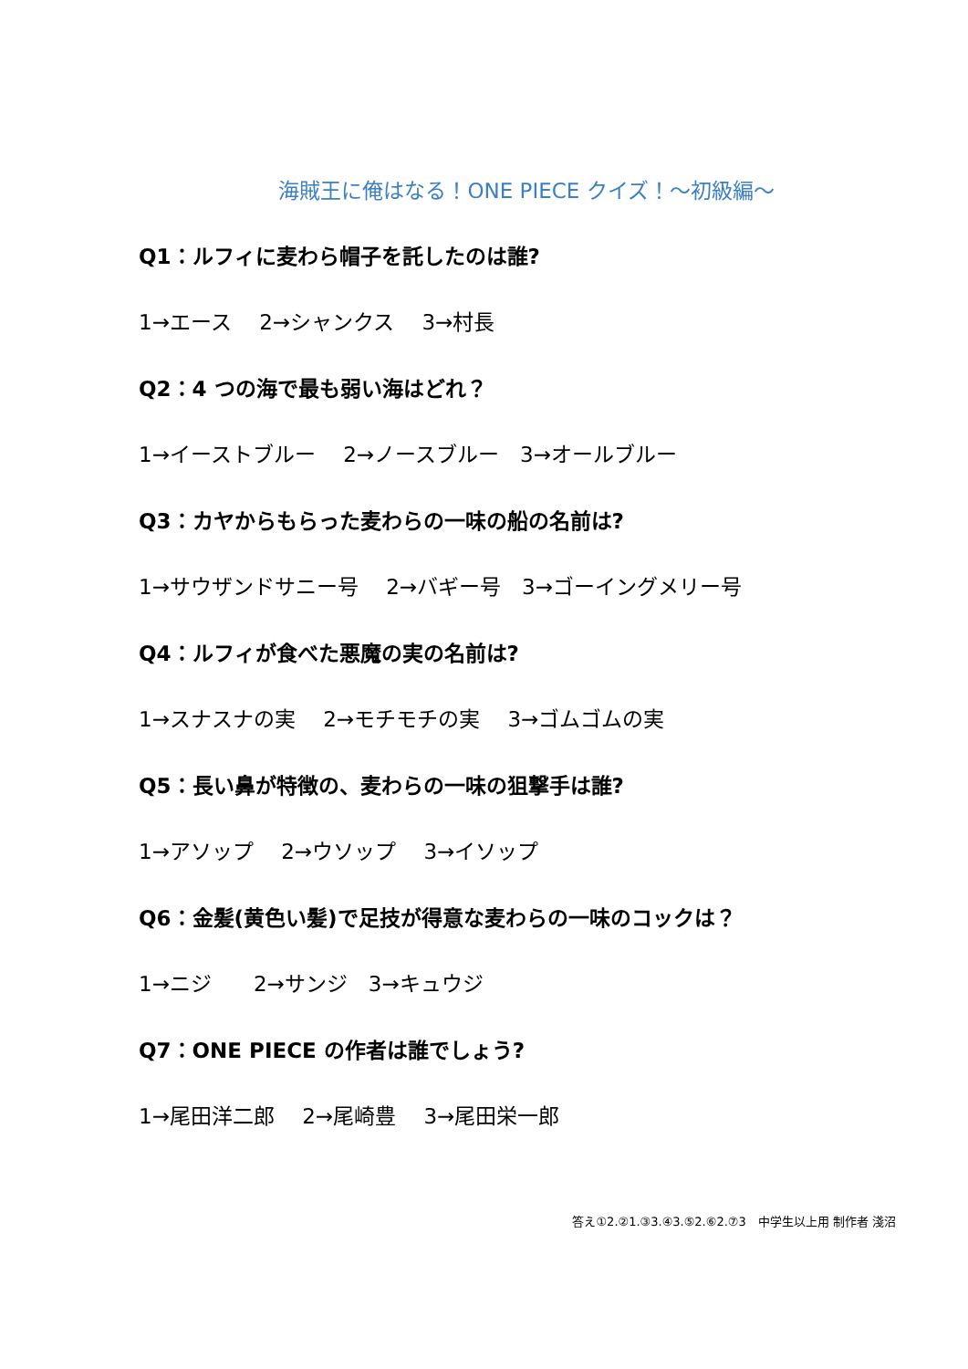海賊王に俺はなる！ONE PIECE クイズ！～初級編～
Q1：ルフィに麦わら帽子を託したのは誰?
1→エース　 2→シャンクス　 3→村長
Q2：4 つの海で最も弱い海はどれ？
1→イーストブルー　 2→ノースブルー　3→オールブルー
Q3：カヤからもらった麦わらの一味の船の名前は?
1→サウザンドサニー号　 2→バギー号　3→ゴーイングメリー号
Q4：ルフィが食べた悪魔の実の名前は?
1→スナスナの実　 2→モチモチの実　 3→ゴムゴムの実
Q5：長い鼻が特徴の、麦わらの一味の狙撃手は誰?
1→アソップ　 2→ウソップ　 3→イソップ
Q6：金髪(黄色い髪)で足技が得意な麦わらの一味のコックは？
1→ニジ　　2→サンジ　3→キュウジ
Q7：ONE PIECE の作者は誰でしょう?
1→尾田洋二郎　 2→尾崎豊　 3→尾田栄一郎
答え①2.②1.③3.④3.⑤2.⑥2.⑦3　中学生以上用 制作者 淺沼